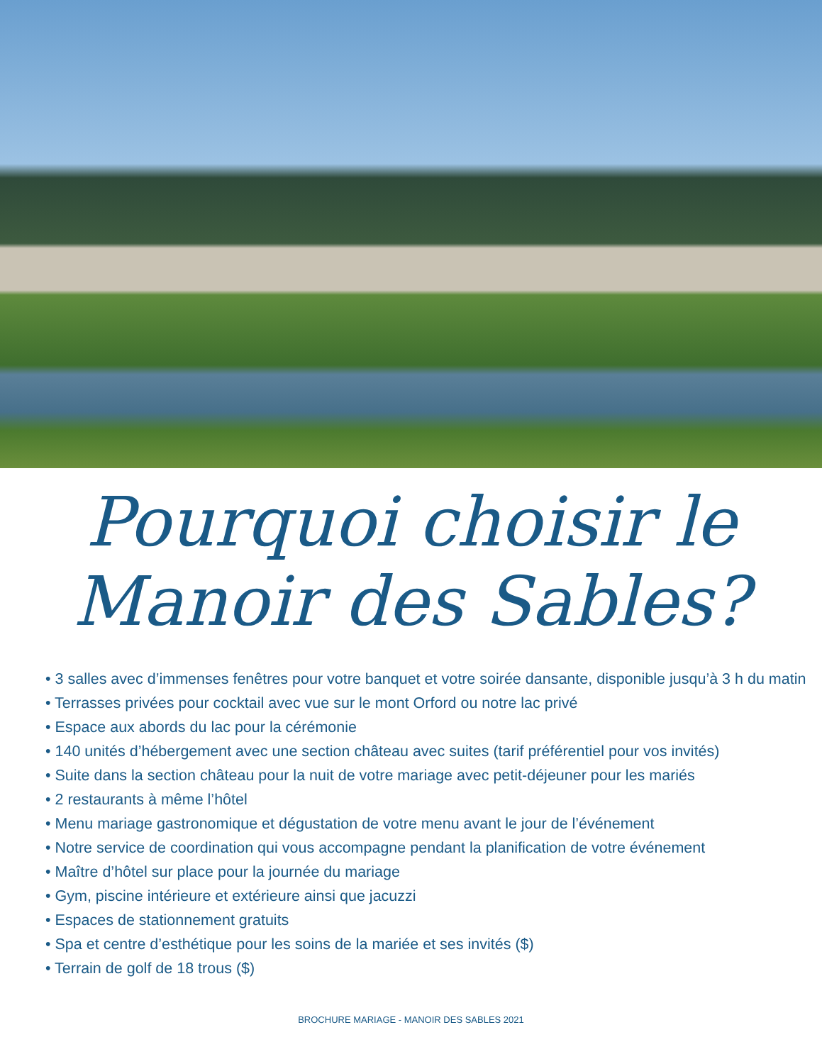Pourquoi choisir le
Manoir des Sables?
• 3 salles avec d’immenses fenêtres pour votre banquet et votre soirée dansante, disponible jusqu’à 3 h du matin
• Terrasses privées pour cocktail avec vue sur le mont Orford ou notre lac privé
• Espace aux abords du lac pour la cérémonie
• 140 unités d’hébergement avec une section château avec suites (tarif préférentiel pour vos invités)
• Suite dans la section château pour la nuit de votre mariage avec petit-déjeuner pour les mariés
• 2 restaurants à même l’hôtel
• Menu mariage gastronomique et dégustation de votre menu avant le jour de l’événement
• Notre service de coordination qui vous accompagne pendant la planification de votre événement
• Maître d’hôtel sur place pour la journée du mariage
• Gym, piscine intérieure et extérieure ainsi que jacuzzi
• Espaces de stationnement gratuits
• Spa et centre d’esthétique pour les soins de la mariée et ses invités ($)
• Terrain de golf de 18 trous ($)
BROCHURE MARIAGE - MANOIR DES SABLES 2021